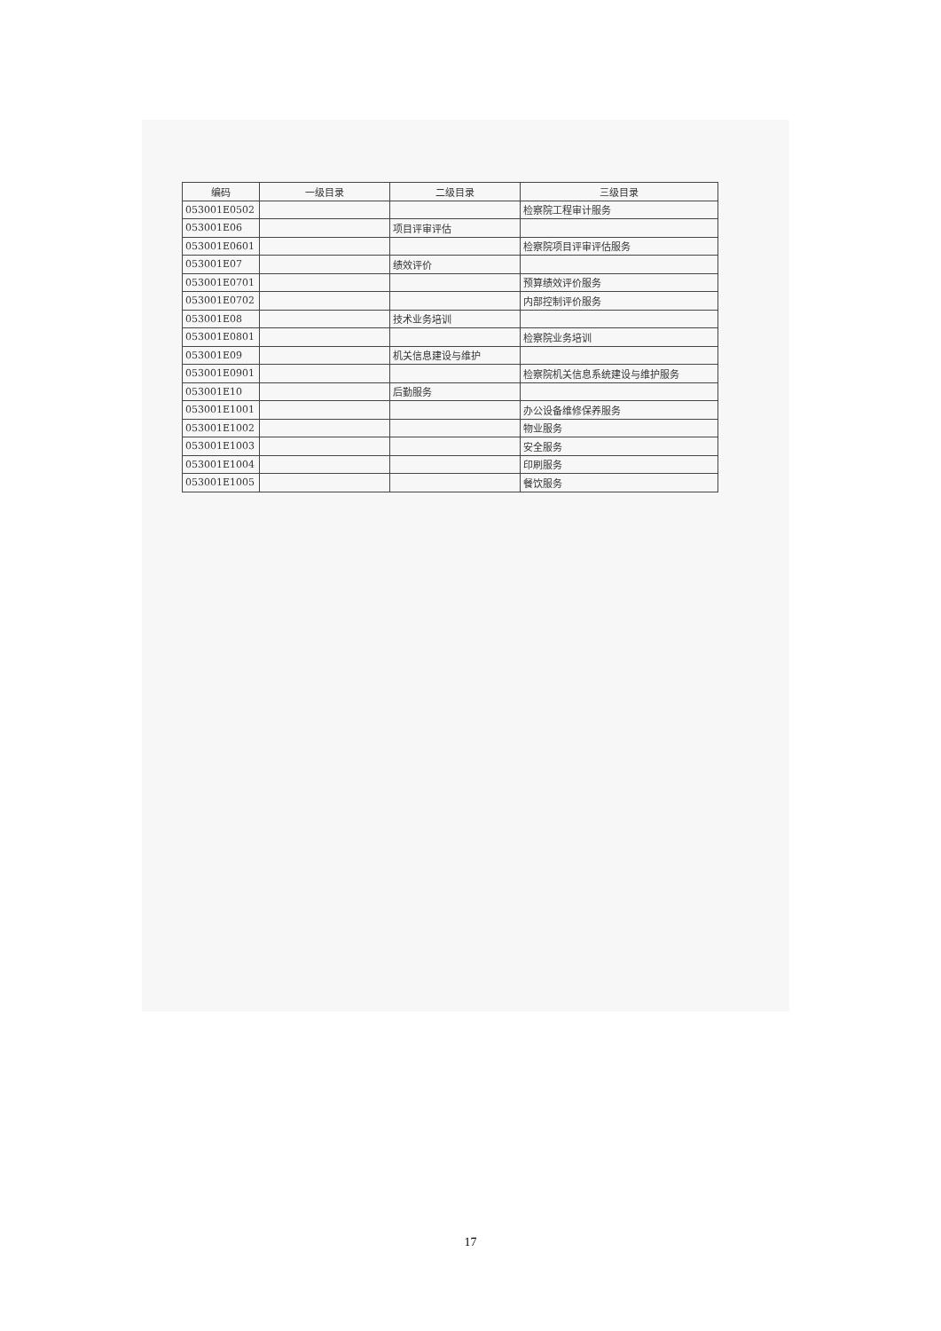| 编码 | 一级目录 | 二级目录 | 三级目录 |
| --- | --- | --- | --- |
| 053001E0502 | | | 检察院工程审计服务 |
| 053001E06 | | 项目评审评估 | |
| 053001E0601 | | | 检察院项目评审评估服务 |
| 053001E07 | | 绩效评价 | |
| 053001E0701 | | | 预算绩效评价服务 |
| 053001E0702 | | | 内部控制评价服务 |
| 053001E08 | | 技术业务培训 | |
| 053001E0801 | | | 检察院业务培训 |
| 053001E09 | | 机关信息建设与维护 | |
| 053001E0901 | | | 检察院机关信息系统建设与维护服务 |
| 053001E10 | | 后勤服务 | |
| 053001E1001 | | | 办公设备维修保养服务 |
| 053001E1002 | | | 物业服务 |
| 053001E1003 | | | 安全服务 |
| 053001E1004 | | | 印刷服务 |
| 053001E1005 | | | 餐饮服务 |
17